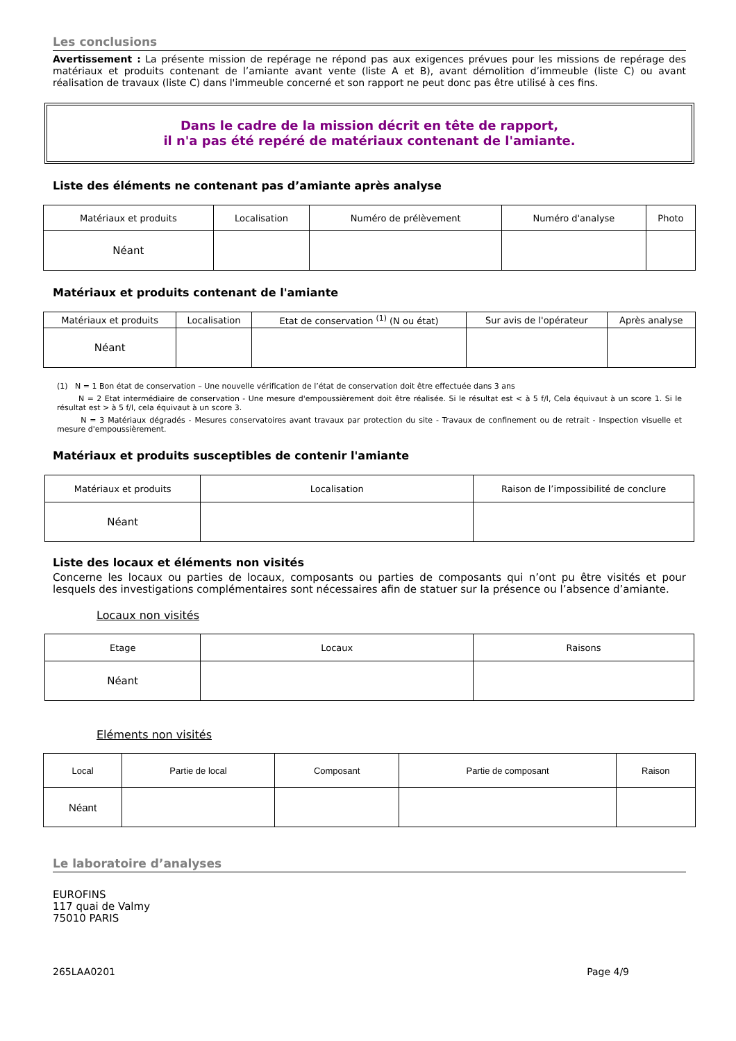Les conclusions
Avertissement : La présente mission de repérage ne répond pas aux exigences prévues pour les missions de repérage des matériaux et produits contenant de l’amiante avant vente (liste A et B), avant démolition d’immeuble (liste C) ou avant réalisation de travaux (liste C) dans l'immeuble concerné et son rapport ne peut donc pas être utilisé à ces fins.
Dans le cadre de la mission décrit en tête de rapport,
il n'a pas été repéré de matériaux contenant de l'amiante.
Liste des éléments ne contenant pas d’amiante après analyse
| Matériaux et produits | Localisation | Numéro de prélèvement | Numéro d'analyse | Photo |
| --- | --- | --- | --- | --- |
| Néant | | | | |
Matériaux et produits contenant de l'amiante
| Matériaux et produits | Localisation | Etat de conservation <sup>(1)</sup> (N ou état) | Sur avis de l'opérateur | Après analyse |
| --- | --- | --- | --- | --- |
| Néant | | | | |
(1) N = 1 Bon état de conservation – Une nouvelle vérification de l’état de conservation doit être effectuée dans 3 ans
N = 2 Etat intermédiaire de conservation - Une mesure d'empoussièrement doit être réalisée. Si le résultat est < à 5 f/l, Cela équivaut à un score 1. Si le résultat est > à 5 f/l, cela équivaut à un score 3.
N = 3 Matériaux dégradés - Mesures conservatoires avant travaux par protection du site - Travaux de confinement ou de retrait - Inspection visuelle et mesure d'empoussièrement.
Matériaux et produits susceptibles de contenir l'amiante
| Matériaux et produits | Localisation | Raison de l’impossibilité de conclure |
| --- | --- | --- |
| Néant | | |
Liste des locaux et éléments non visités
Concerne les locaux ou parties de locaux, composants ou parties de composants qui n’ont pu être visités et pour lesquels des investigations complémentaires sont nécessaires afin de statuer sur la présence ou l’absence d’amiante.
Locaux non visités
| Etage | Locaux | Raisons |
| --- | --- | --- |
| Néant | | |
Eléments non visités
| Local | Partie de local | Composant | Partie de composant | Raison |
| --- | --- | --- | --- | --- |
| Néant | | | | |
Le laboratoire d’analyses
EUROFINS
117 quai de Valmy
75010 PARIS
265LAA0201 Page 4/9